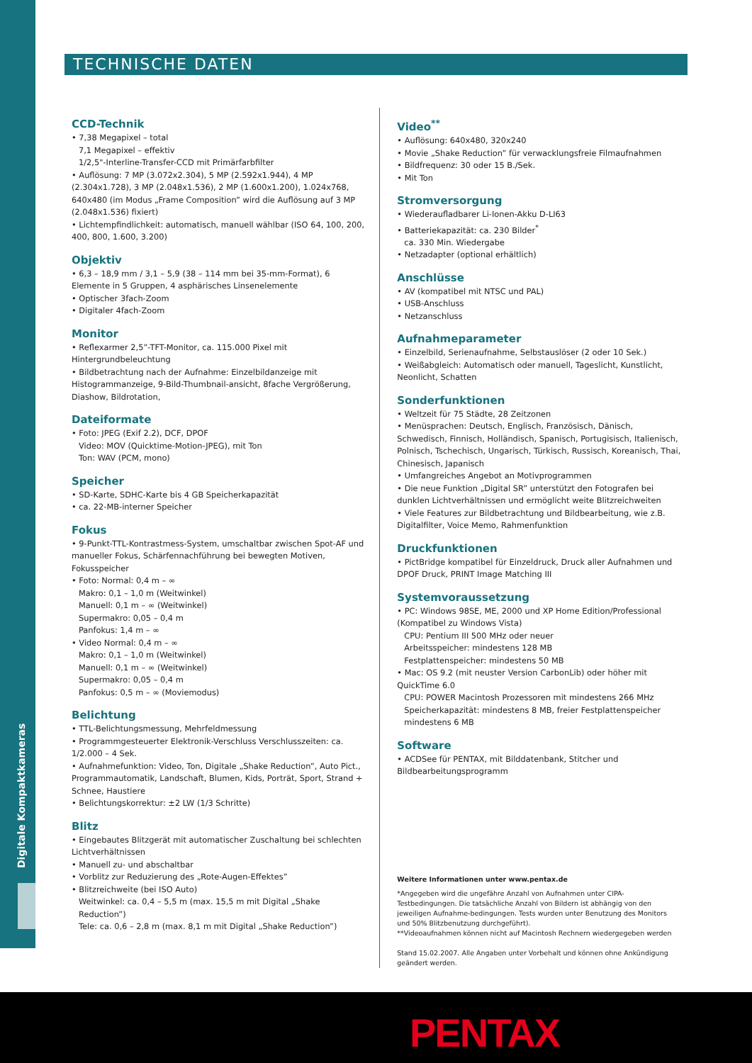Digitale Kompaktkameras
TECHNISCHE DATEN
CCD-Technik
• 7,38 Megapixel – total
7,1 Megapixel – effektiv
1/2,5"-Interline-Transfer-CCD mit Primärfarbfilter
• Auflösung: 7 MP (3.072x2.304), 5 MP (2.592x1.944), 4 MP (2.304x1.728), 3 MP (2.048x1.536), 2 MP (1.600x1.200), 1.024x768, 640x480 (im Modus „Frame Composition” wird die Auflösung auf 3 MP (2.048x1.536) fixiert)
• Lichtempfindlichkeit: automatisch, manuell wählbar (ISO 64, 100, 200, 400, 800, 1.600, 3.200)
Objektiv
• 6,3 – 18,9 mm / 3,1 – 5,9 (38 – 114 mm bei 35-mm-Format), 6 Elemente in 5 Gruppen, 4 asphärisches Linsenelemente
• Optischer 3fach-Zoom
• Digitaler 4fach-Zoom
Monitor
• Reflexarmer 2,5”-TFT-Monitor, ca. 115.000 Pixel mit Hintergrundbeleuchtung
• Bildbetrachtung nach der Aufnahme: Einzelbildanzeige mit Histogrammanzeige, 9-Bild-Thumbnail-ansicht, 8fache Vergrößerung, Diashow, Bildrotation,
Dateiformate
• Foto: JPEG (Exif 2.2), DCF, DPOF
Video: MOV (Quicktime-Motion-JPEG), mit Ton
Ton: WAV (PCM, mono)
Speicher
• SD-Karte, SDHC-Karte bis 4 GB Speicherkapazität
• ca. 22-MB-interner Speicher
Fokus
• 9-Punkt-TTL-Kontrastmess-System, umschaltbar zwischen Spot-AF und manueller Fokus, Schärfennachführung bei bewegten Motiven, Fokusspeicher
• Foto: Normal: 0,4 m – ∞
Makro: 0,1 – 1,0 m (Weitwinkel)
Manuell: 0,1 m – ∞ (Weitwinkel)
Supermakro: 0,05 – 0,4 m
Panfokus: 1,4 m – ∞
• Video Normal: 0,4 m – ∞
Makro: 0,1 – 1,0 m (Weitwinkel)
Manuell: 0,1 m – ∞ (Weitwinkel)
Supermakro: 0,05 – 0,4 m
Panfokus: 0,5 m – ∞ (Moviemodus)
Belichtung
• TTL-Belichtungsmessung, Mehrfeldmessung
• Programmgesteuerter Elektronik-Verschluss Verschlusszeiten: ca. 1/2.000 – 4 Sek.
• Aufnahmefunktion: Video, Ton, Digitale „Shake Reduction”, Auto Pict., Programmautomatik, Landschaft, Blumen, Kids, Porträt, Sport, Strand + Schnee, Haustiere
• Belichtungskorrektur: ±2 LW (1/3 Schritte)
Blitz
• Eingebautes Blitzgerät mit automatischer Zuschaltung bei schlechten Lichtverhältnissen
• Manuell zu- und abschaltbar
• Vorblitz zur Reduzierung des „Rote-Augen-Effektes”
• Blitzreichweite (bei ISO Auto)
Weitwinkel: ca. 0,4 – 5,5 m (max. 15,5 m mit Digital „Shake Reduction”)
Tele: ca. 0,6 – 2,8 m (max. 8,1 m mit Digital „Shake Reduction”)
Video<sup>**</sup>
• Auflösung: 640x480, 320x240
• Movie „Shake Reduction” für verwacklungsfreie Filmaufnahmen
• Bildfrequenz: 30 oder 15 B./Sek.
• Mit Ton
Stromversorgung
• Wiederaufladbarer Li-Ionen-Akku D-LI63
• Batteriekapazität: ca. 230 Bilder<sup>*</sup>
ca. 330 Min. Wiedergabe
• Netzadapter (optional erhältlich)
Anschlüsse
• AV (kompatibel mit NTSC und PAL)
• USB-Anschluss
• Netzanschluss
Aufnahmeparameter
• Einzelbild, Serienaufnahme, Selbstauslöser (2 oder 10 Sek.)
• Weißabgleich: Automatisch oder manuell, Tageslicht, Kunstlicht, Neonlicht, Schatten
Sonderfunktionen
• Weltzeit für 75 Städte, 28 Zeitzonen
• Menüsprachen: Deutsch, Englisch, Französisch, Dänisch, Schwedisch, Finnisch, Holländisch, Spanisch, Portugisisch, Italienisch, Polnisch, Tschechisch, Ungarisch, Türkisch, Russisch, Koreanisch, Thai, Chinesisch, Japanisch
• Umfangreiches Angebot an Motivprogrammen
• Die neue Funktion „Digital SR” unterstützt den Fotografen bei dunklen Lichtverhältnissen und ermöglicht weite Blitzreichweiten
• Viele Features zur Bildbetrachtung und Bildbearbeitung, wie z.B. Digitalfilter, Voice Memo, Rahmenfunktion
Druckfunktionen
• PictBridge kompatibel für Einzeldruck, Druck aller Aufnahmen und DPOF Druck, PRINT Image Matching III
Systemvoraussetzung
• PC: Windows 98SE, ME, 2000 und XP Home Edition/Professional (Kompatibel zu Windows Vista)
CPU: Pentium III 500 MHz oder neuer
Arbeitsspeicher: mindestens 128 MB
Festplattenspeicher: mindestens 50 MB
• Mac: OS 9.2 (mit neuster Version CarbonLib) oder höher mit QuickTime 6.0
CPU: POWER Macintosh Prozessoren mit mindestens 266 MHz
Speicherkapazität: mindestens 8 MB, freier Festplattenspeicher mindestens 6 MB
Software
• ACDSee für PENTAX, mit Bilddatenbank, Stitcher und Bildbearbeitungsprogramm
Weitere Informationen unter www.pentax.de
*Angegeben wird die ungefähre Anzahl von Aufnahmen unter CIPA-Testbedingungen. Die tatsächliche Anzahl von Bildern ist abhängig von den jeweiligen Aufnahme-bedingungen. Tests wurden unter Benutzung des Monitors und 50% Blitzbenutzung durchgeführt).
**Videoaufnahmen können nicht auf Macintosh Rechnern wiedergegeben werden
Stand 15.02.2007. Alle Angaben unter Vorbehalt und können ohne Ankündigung geändert werden.
PENTAX